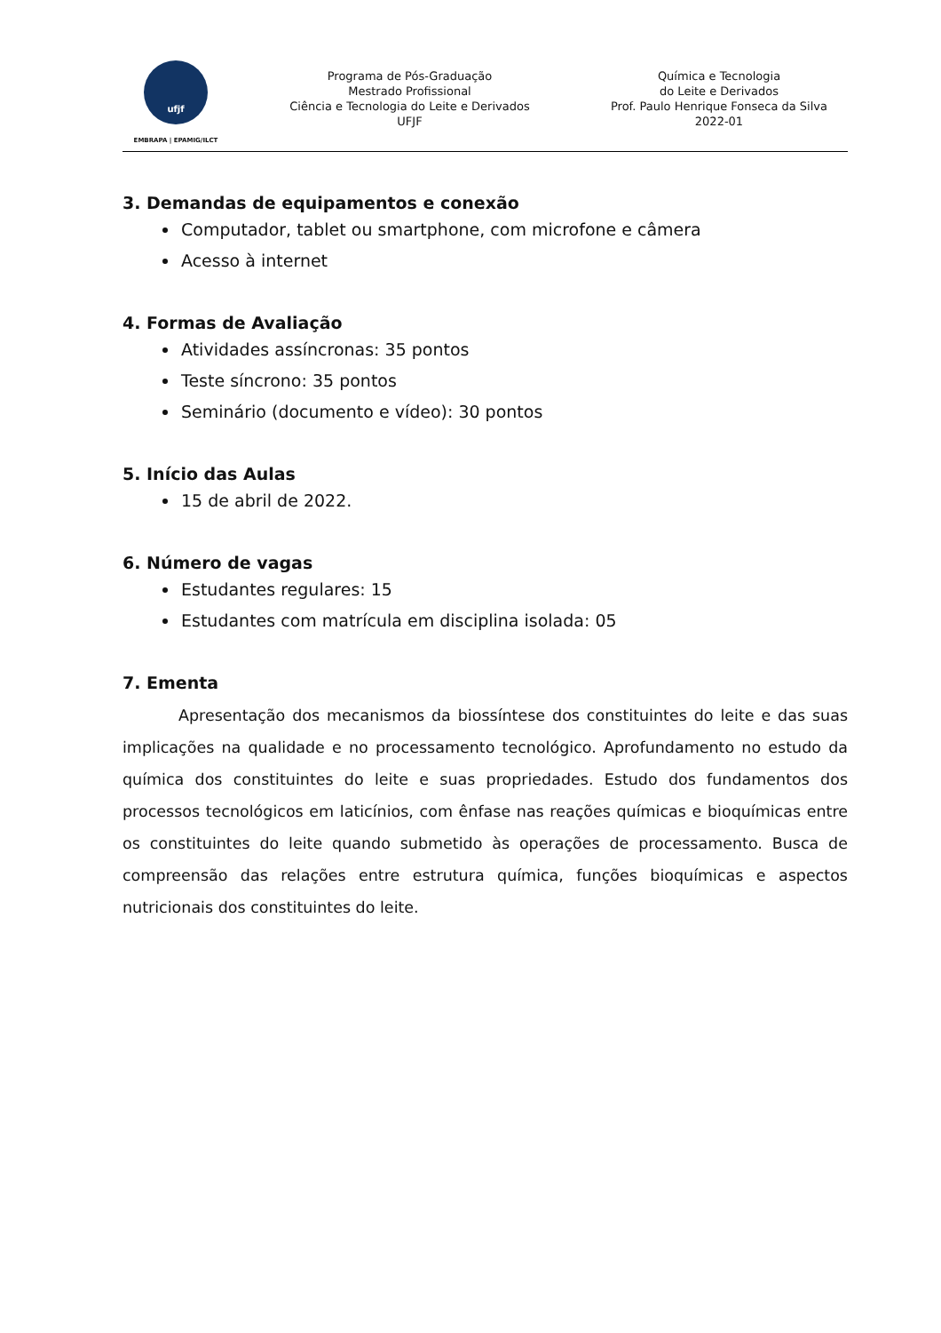ufjf
EMBRAPA | EPAMIG/ILCT
Programa de Pós-Graduação
Mestrado Profissional
Ciência e Tecnologia do Leite e Derivados
UFJF
Química e Tecnologia
do Leite e Derivados
Prof. Paulo Henrique Fonseca da Silva
2022-01
3. Demandas de equipamentos e conexão
Computador, tablet ou smartphone, com microfone e câmera
Acesso à internet
4. Formas de Avaliação
Atividades assíncronas: 35 pontos
Teste síncrono: 35 pontos
Seminário (documento e vídeo): 30 pontos
5. Início das Aulas
15 de abril de 2022.
6. Número de vagas
Estudantes regulares: 15
Estudantes com matrícula em disciplina isolada: 05
7. Ementa
Apresentação dos mecanismos da biossíntese dos constituintes do leite e das suas implicações na qualidade e no processamento tecnológico. Aprofundamento no estudo da química dos constituintes do leite e suas propriedades. Estudo dos fundamentos dos processos tecnológicos em laticínios, com ênfase nas reações químicas e bioquímicas entre os constituintes do leite quando submetido às operações de processamento. Busca de compreensão das relações entre estrutura química, funções bioquímicas e aspectos nutricionais dos constituintes do leite.